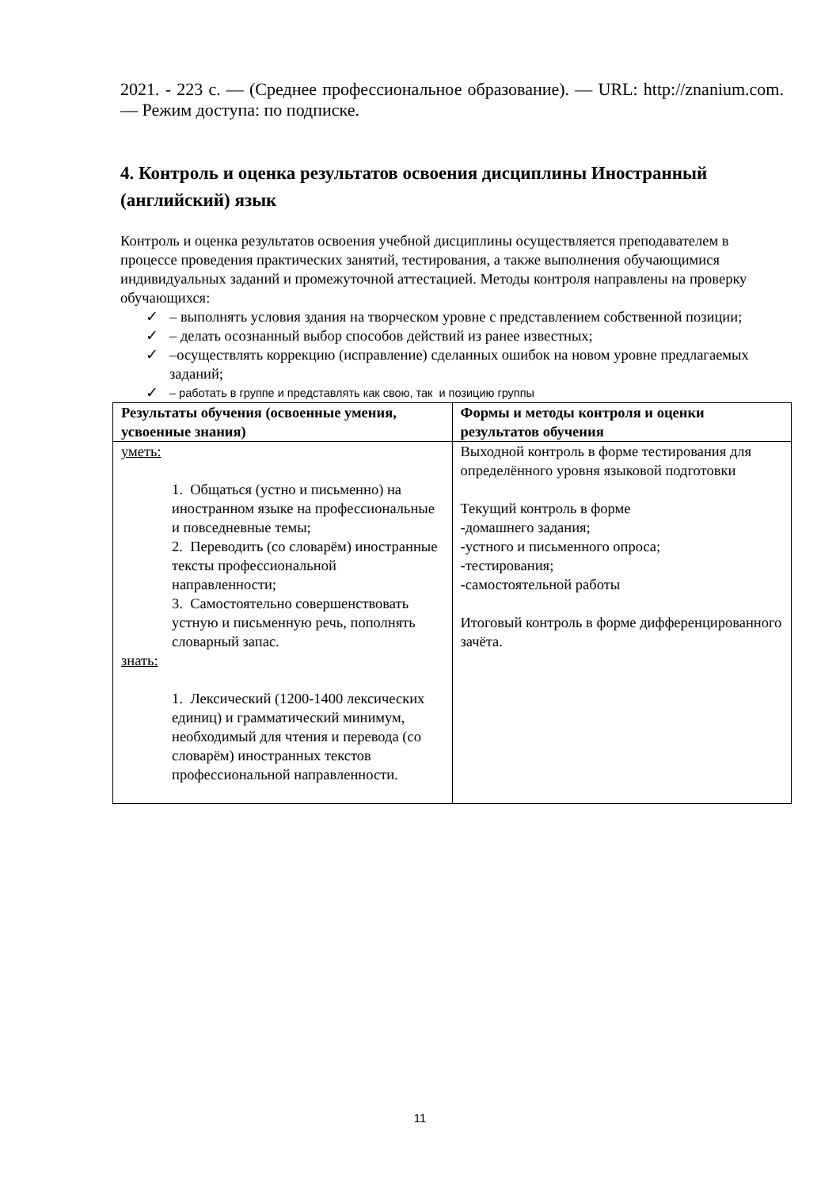2021. - 223 с. — (Среднее профессиональное образование). — URL: http://znanium.com. — Режим доступа: по подписке.
4. Контроль и оценка результатов освоения дисциплины Иностранный (английский) язык
Контроль и оценка результатов освоения учебной дисциплины осуществляется преподавателем в процессе проведения практических занятий, тестирования, а также выполнения обучающимися индивидуальных заданий и промежуточной аттестацией. Методы контроля направлены на проверку обучающихся:
✓ – выполнять условия здания на творческом уровне с представлением собственной позиции;
✓ – делать осознанный выбор способов действий из ранее известных;
✓ –осуществлять коррекцию (исправление) сделанных ошибок на новом уровне предлагаемых заданий;
✓ – работать в группе и представлять как свою, так и позицию группы
| Результаты обучения (освоенные умения, усвоенные знания) | Формы и методы контроля и оценки результатов обучения |
| --- | --- |
| уметь: 1. Общаться (устно и письменно) на иностранном языке на профессиональные и повседневные темы; 2. Переводить (со словарём) иностранные тексты профессиональной направленности; 3. Самостоятельно совершенствовать устную и письменную речь, пополнять словарный запас. знать: 1. Лексический (1200-1400 лексических единиц) и грамматический минимум, необходимый для чтения и перевода (со словарём) иностранных текстов профессиональной направленности. | Выходной контроль в форме тестирования для определённого уровня языковой подготовки Текущий контроль в форме -домашнего задания; -устного и письменного опроса; -тестирования; -самостоятельной работы Итоговый контроль в форме дифференцированного зачёта. |
11